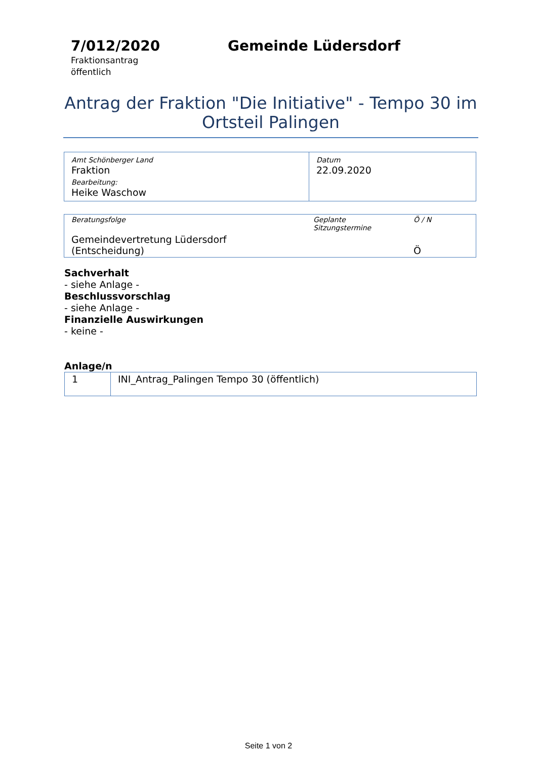7/012/2020
Fraktionsantrag
öffentlich
Gemeinde Lüdersdorf
Antrag der Fraktion "Die Initiative" - Tempo 30 im Ortsteil Palingen
| Amt Schönberger Land Fraktion Bearbeitung: Heike Waschow | Datum 22.09.2020 |
| Beratungsfolge | Geplante Sitzungstermine | Ö / N |
| Gemeindevertretung Lüdersdorf (Entscheidung) | | Ö |
Sachverhalt
- siehe Anlage -
Beschlussvorschlag
- siehe Anlage -
Finanzielle Auswirkungen
- keine -
Anlage/n
| 1 | INI_Antrag_Palingen Tempo 30 (öffentlich) |
Seite 1 von 2